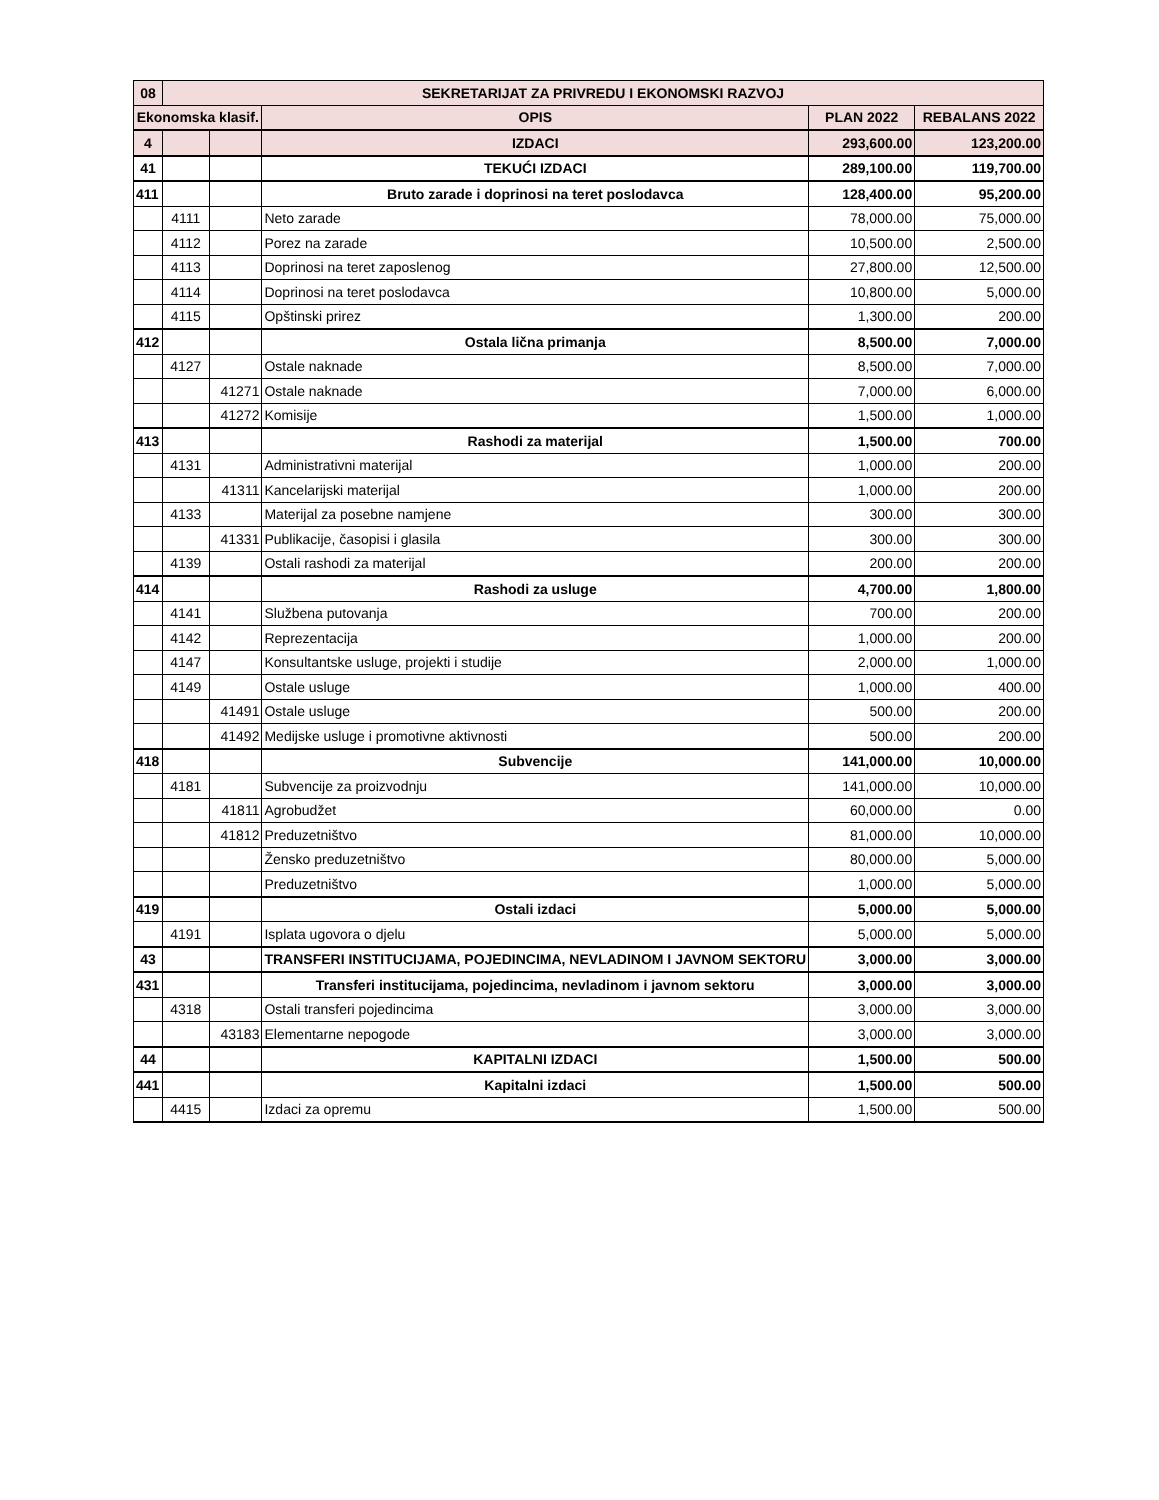| 08 | SEKRETARIJAT ZA PRIVREDU I EKONOMSKI RAZVOJ | | | | |
| --- | --- | --- | --- | --- | --- |
| Ekonomska klasif. | | | OPIS | PLAN 2022 | REBALANS 2022 |
| 4 | | | IZDACI | 293,600.00 | 123,200.00 |
| 41 | | | TEKUĆI IZDACI | 289,100.00 | 119,700.00 |
| 411 | | | Bruto zarade i doprinosi na teret poslodavca | 128,400.00 | 95,200.00 |
| | 4111 | | Neto zarade | 78,000.00 | 75,000.00 |
| | 4112 | | Porez na zarade | 10,500.00 | 2,500.00 |
| | 4113 | | Doprinosi na teret zaposlenog | 27,800.00 | 12,500.00 |
| | 4114 | | Doprinosi na teret poslodavca | 10,800.00 | 5,000.00 |
| | 4115 | | Opštinski prirez | 1,300.00 | 200.00 |
| 412 | | | Ostala lična primanja | 8,500.00 | 7,000.00 |
| | 4127 | | Ostale naknade | 8,500.00 | 7,000.00 |
| | | 41271 | Ostale naknade | 7,000.00 | 6,000.00 |
| | | 41272 | Komisije | 1,500.00 | 1,000.00 |
| 413 | | | Rashodi za materijal | 1,500.00 | 700.00 |
| | 4131 | | Administrativni materijal | 1,000.00 | 200.00 |
| | | 41311 | Kancelarijski materijal | 1,000.00 | 200.00 |
| | 4133 | | Materijal za posebne namjene | 300.00 | 300.00 |
| | | 41331 | Publikacije, časopisi i glasila | 300.00 | 300.00 |
| | 4139 | | Ostali rashodi za materijal | 200.00 | 200.00 |
| 414 | | | Rashodi za usluge | 4,700.00 | 1,800.00 |
| | 4141 | | Službena putovanja | 700.00 | 200.00 |
| | 4142 | | Reprezentacija | 1,000.00 | 200.00 |
| | 4147 | | Konsultantske usluge, projekti i studije | 2,000.00 | 1,000.00 |
| | 4149 | | Ostale usluge | 1,000.00 | 400.00 |
| | | 41491 | Ostale usluge | 500.00 | 200.00 |
| | | 41492 | Medijske usluge i promotivne aktivnosti | 500.00 | 200.00 |
| 418 | | | Subvencije | 141,000.00 | 10,000.00 |
| | 4181 | | Subvencije za proizvodnju | 141,000.00 | 10,000.00 |
| | | 41811 | Agrobudžet | 60,000.00 | 0.00 |
| | | 41812 | Preduzetništvo | 81,000.00 | 10,000.00 |
| | | | Žensko preduzetništvo | 80,000.00 | 5,000.00 |
| | | | Preduzetništvo | 1,000.00 | 5,000.00 |
| 419 | | | Ostali izdaci | 5,000.00 | 5,000.00 |
| | 4191 | | Isplata ugovora o djelu | 5,000.00 | 5,000.00 |
| 43 | | | TRANSFERI INSTITUCIJAMA, POJEDINCIMA, NEVLADINOM I JAVNOM SEKTORU | 3,000.00 | 3,000.00 |
| 431 | | | Transferi institucijama, pojedincima, nevladinom i javnom sektoru | 3,000.00 | 3,000.00 |
| | 4318 | | Ostali transferi pojedincima | 3,000.00 | 3,000.00 |
| | | 43183 | Elementarne nepogode | 3,000.00 | 3,000.00 |
| 44 | | | KAPITALNI IZDACI | 1,500.00 | 500.00 |
| 441 | | | Kapitalni izdaci | 1,500.00 | 500.00 |
| | 4415 | | Izdaci za opremu | 1,500.00 | 500.00 |